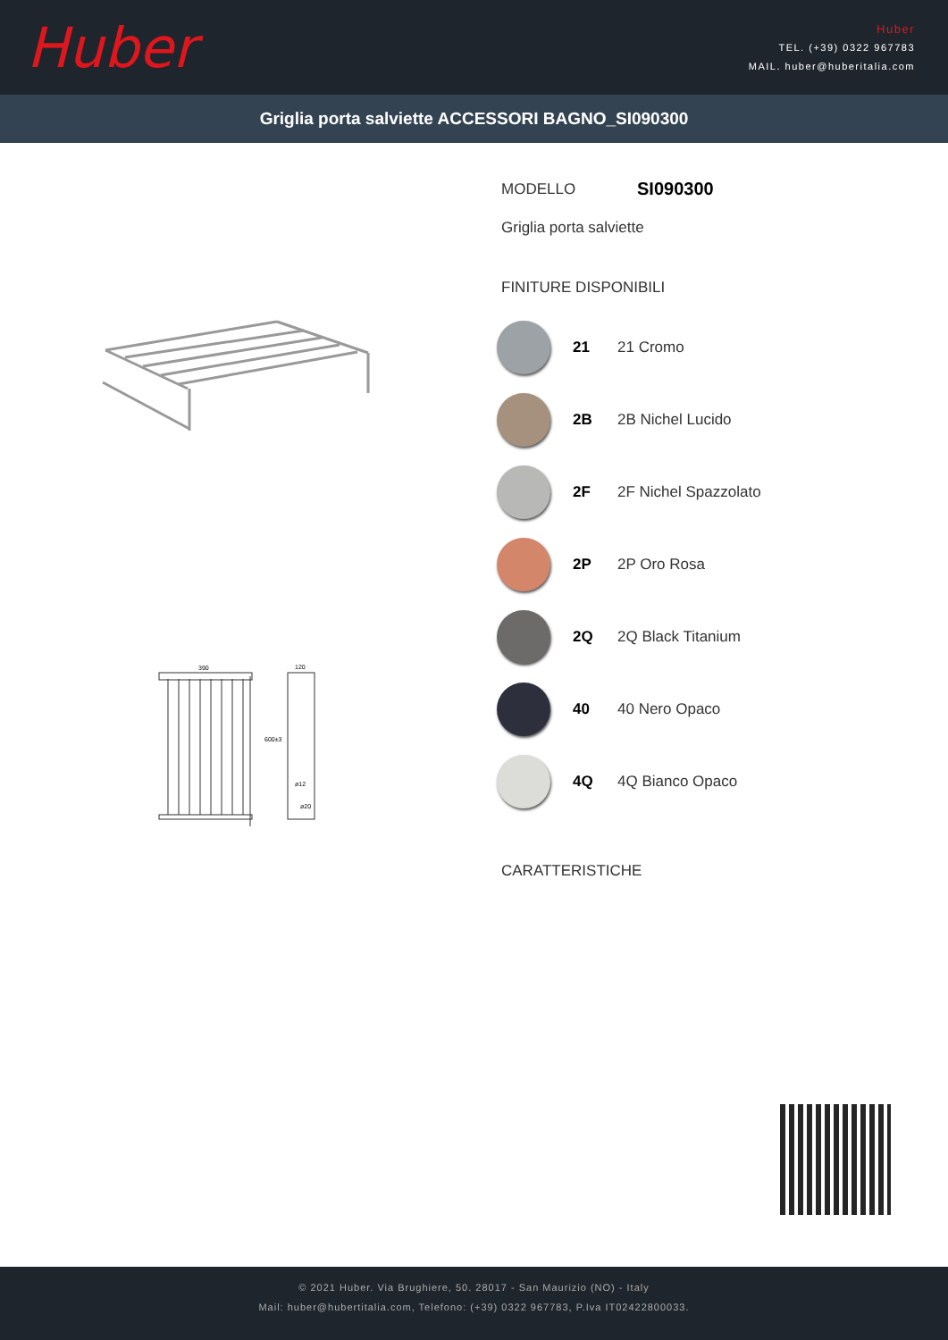Huber
Huber
TEL. (+39) 0322 967783
MAIL. huber@huberitalia.com
Griglia porta salviette ACCESSORI BAGNO_SI090300
390
120
600±3
ø12
ø20
MODELLO SI090300
Griglia porta salviette
FINITURE DISPONIBILI
21 21 Cromo
2B 2B Nichel Lucido
2F 2F Nichel Spazzolato
2P 2P Oro Rosa
2Q 2Q Black Titanium
40 40 Nero Opaco
4Q 4Q Bianco Opaco
CARATTERISTICHE
© 2021 Huber. Via Brughiere, 50. 28017 - San Maurizio (NO) - Italy
Mail: huber@hubertitalia.com, Telefono: (+39) 0322 967783, P.Iva IT02422800033.